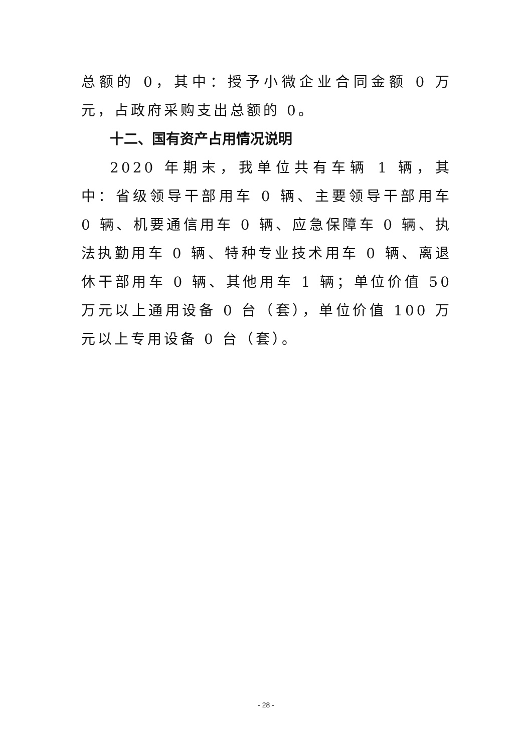总额的 0，其中：授予小微企业合同金额 0 万元，占政府采购支出总额的 0。
十二、国有资产占用情况说明
2020 年期末，我单位共有车辆 1 辆，其中：省级领导干部用车 0 辆、主要领导干部用车 0 辆、机要通信用车 0 辆、应急保障车 0 辆、执法执勤用车 0 辆、特种专业技术用车 0 辆、离退休干部用车 0 辆、其他用车 1 辆；单位价值 50 万元以上通用设备 0 台（套），单位价值 100 万元以上专用设备 0 台（套）。
- 28 -